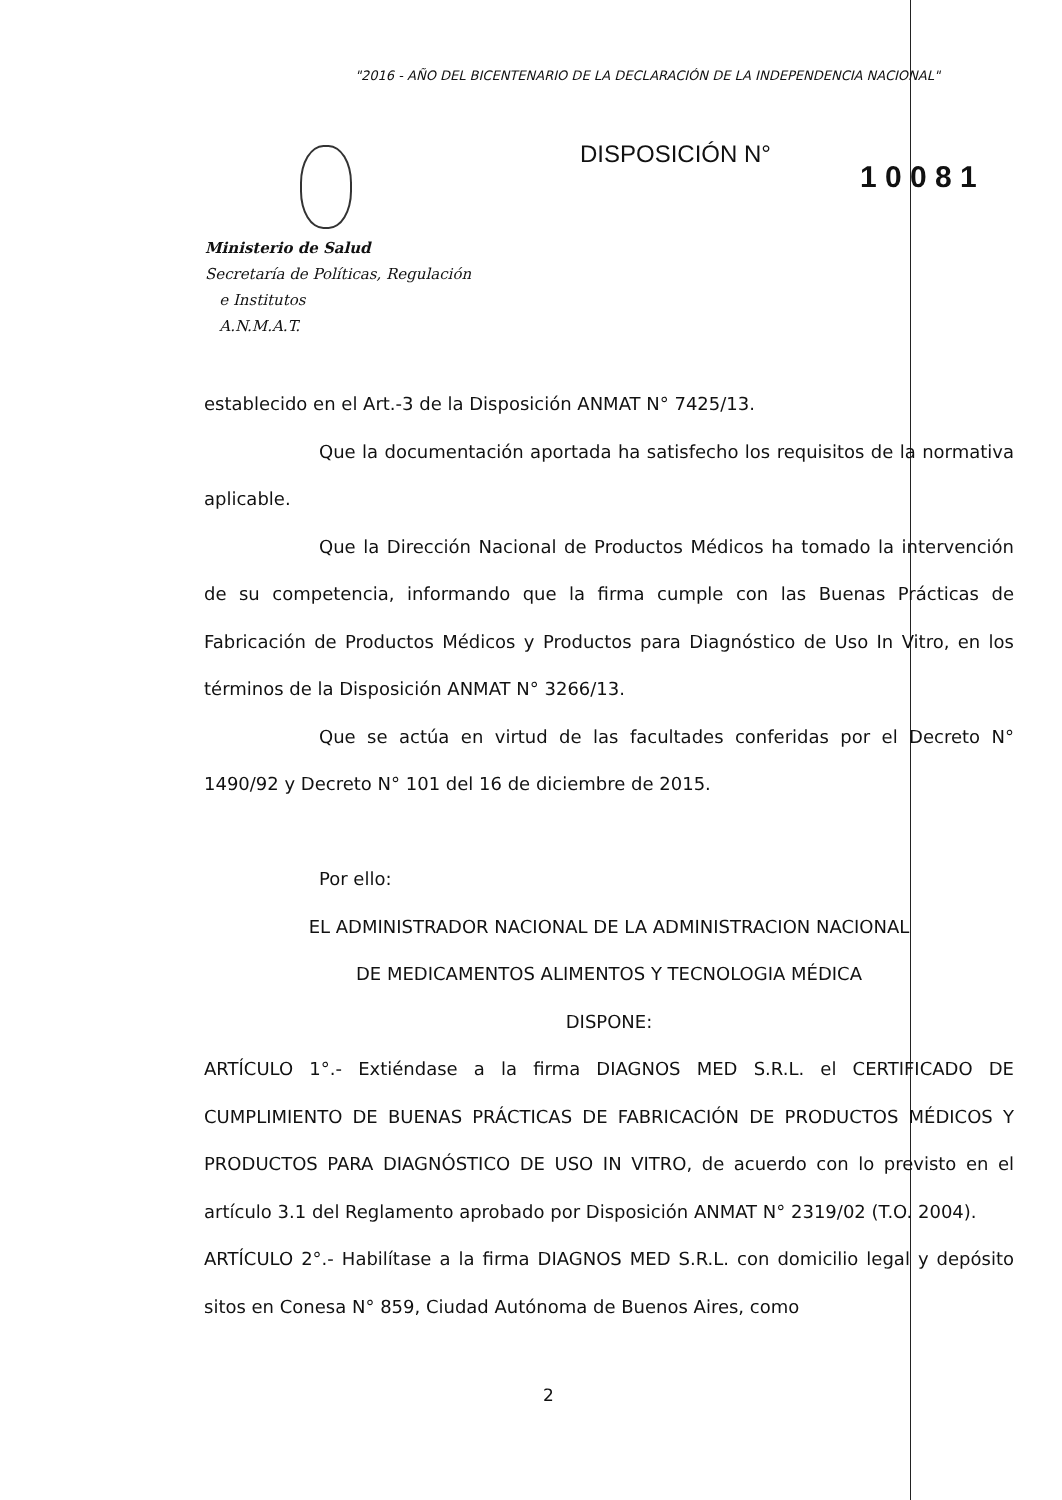"2016 - AÑO DEL BICENTENARIO DE LA DECLARACIÓN DE LA INDEPENDENCIA NACIONAL"
DISPOSICIÓN N°
1 0 0 8 1
Ministerio de Salud
Secretaría de Políticas, Regulación
e Institutos
A.N.M.A.T.
establecido en el Art.-3 de la Disposición ANMAT N° 7425/13.
Que la documentación aportada ha satisfecho los requisitos de la normativa aplicable.
Que la Dirección Nacional de Productos Médicos ha tomado la intervención de su competencia, informando que la firma cumple con las Buenas Prácticas de Fabricación de Productos Médicos y Productos para Diagnóstico de Uso In Vitro, en los términos de la Disposición ANMAT N° 3266/13.
Que se actúa en virtud de las facultades conferidas por el Decreto N° 1490/92 y Decreto N° 101 del 16 de diciembre de 2015.
Por ello:
EL ADMINISTRADOR NACIONAL DE LA ADMINISTRACION NACIONAL
DE MEDICAMENTOS ALIMENTOS Y TECNOLOGIA MÉDICA
DISPONE:
ARTÍCULO 1°.- Extiéndase a la firma DIAGNOS MED S.R.L. el CERTIFICADO DE CUMPLIMIENTO DE BUENAS PRÁCTICAS DE FABRICACIÓN DE PRODUCTOS MÉDICOS Y PRODUCTOS PARA DIAGNÓSTICO DE USO IN VITRO, de acuerdo con lo previsto en el artículo 3.1 del Reglamento aprobado por Disposición ANMAT N° 2319/02 (T.O. 2004).
ARTÍCULO 2°.- Habilítase a la firma DIAGNOS MED S.R.L. con domicilio legal y depósito sitos en Conesa N° 859, Ciudad Autónoma de Buenos Aires, como
2